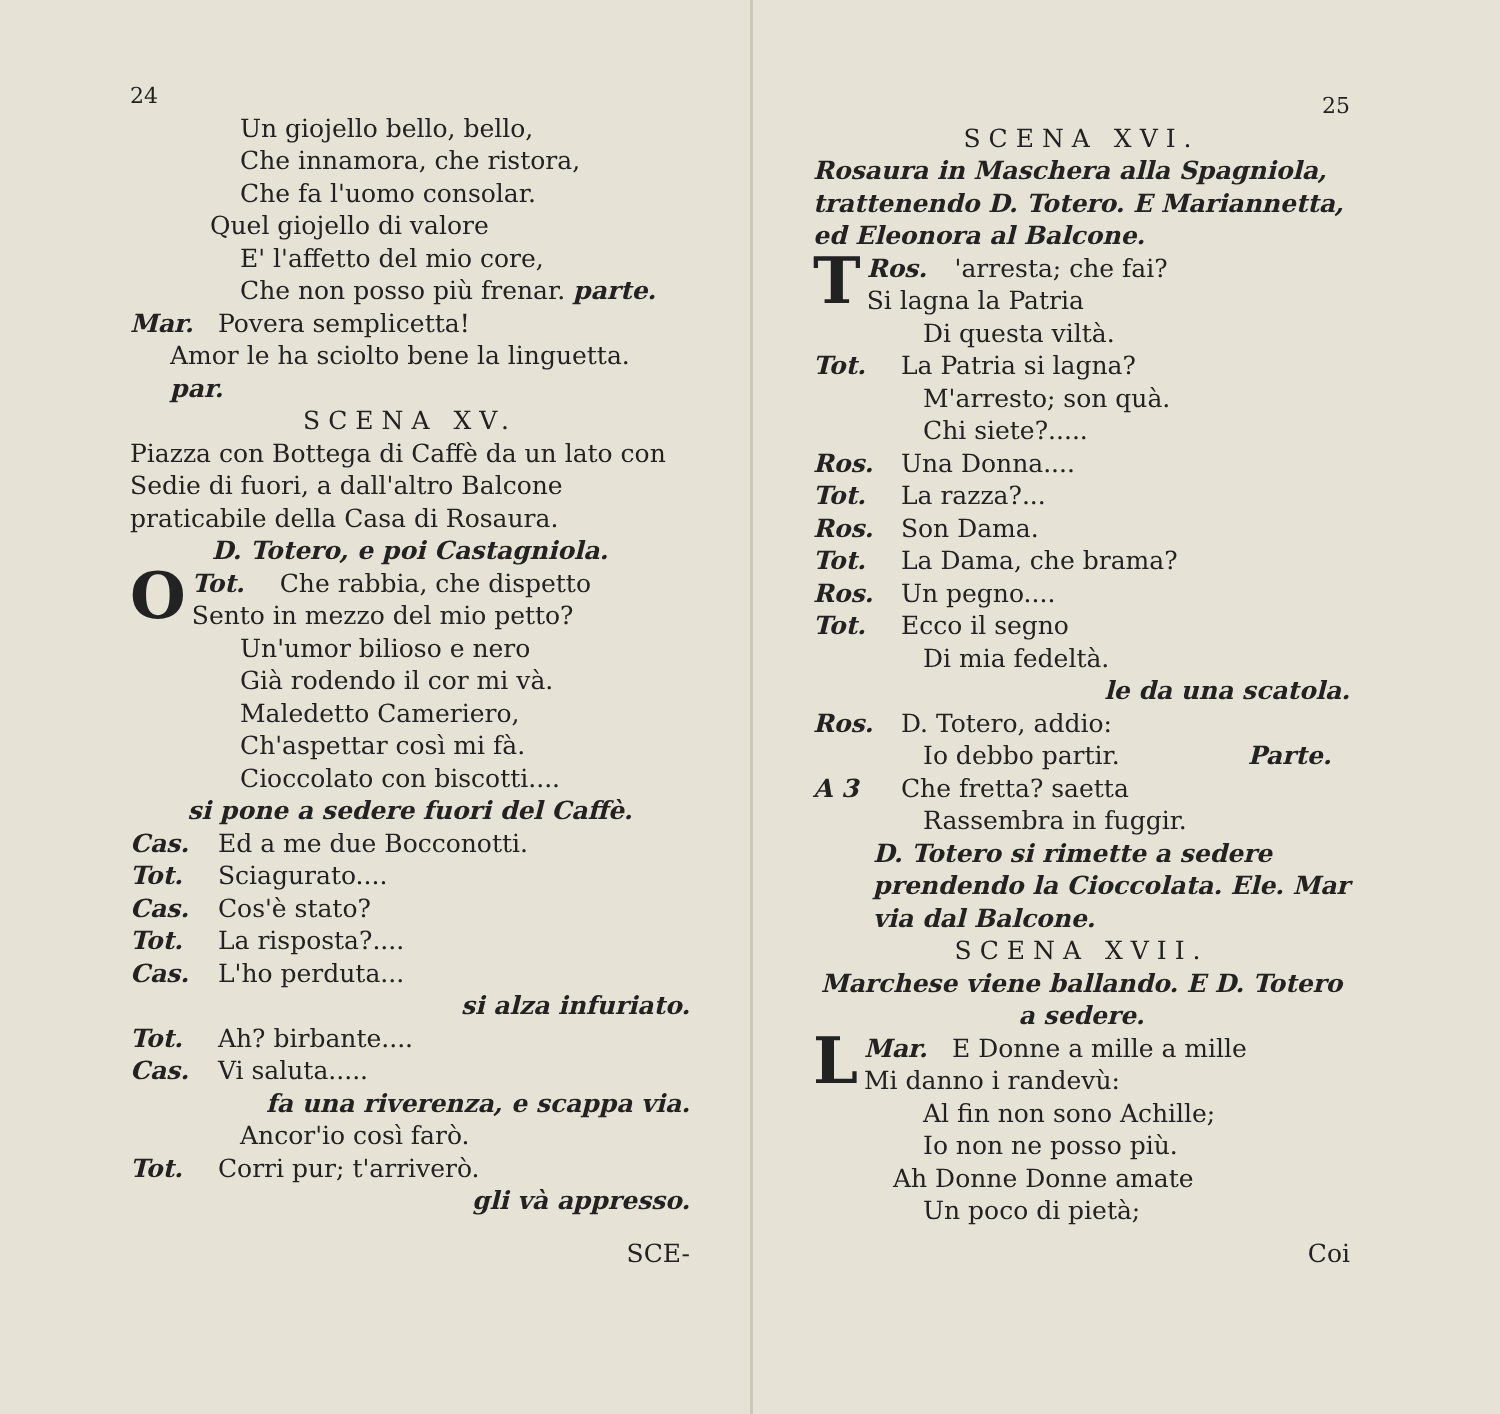24
Un giojello bello, bello,
Che innamora, che ristora,
Che fa l'uomo consolar.
Quel giojello di valore
E' l'affetto del mio core,
Che non posso più frenar. parte.
Mar. Povera semplicetta!
Amor le ha sciolto bene la linguetta. par.
SCENA XV.
Piazza con Bottega di Caffè da un lato con Sedie di fuori, a dall'altro Balcone praticabile della Casa di Rosaura.
D. Totero, e poi Castagniola.
Tot. O Che rabbia, che dispetto
Sento in mezzo del mio petto?
Un'umor bilioso e nero
Già rodendo il cor mi và.
Maledetto Cameriero,
Ch'aspettar così mi fà.
Cioccolato con biscotti....
si pone a sedere fuori del Caffè.
Cas. Ed a me due Bocconotti.
Tot. Sciagurato....
Cas. Cos'è stato?
Tot. La risposta?....
Cas. L'ho perduta...
si alza infuriato.
Tot. Ah? birbante....
Cas. Vi saluta.....
fa una riverenza, e scappa via.
Ancor'io così farò.
Tot. Corri pur; t'arriverò.
gli và appresso.
SCE-
25
SCENA XVI.
Rosaura in Maschera alla Spagniola, trattenendo D. Totero. E Mariannetta, ed Eleonora al Balcone.
Ros. T 'arresta; che fai?
Si lagna la Patria
Di questa viltà.
Tot. La Patria si lagna?
M'arresto; son quà.
Chi siete?.....
Ros. Una Donna....
Tot. La razza?...
Ros. Son Dama.
Tot. La Dama, che brama?
Ros. Un pegno....
Tot. Ecco il segno
Di mia fedeltà.
le da una scatola.
Ros. D. Totero, addio:
Io debbo partir. Parte.
A 3 Che fretta? saetta
Rassembra in fuggir.
D. Totero si rimette a sedere prendendo la Cioccolata. Ele. Mar via dal Balcone.
SCENA XVII.
Marchese viene ballando. E D. Totero a sedere.
Mar. LE Donne a mille a mille
Mi danno i randevù:
Al fin non sono Achille;
Io non ne posso più.
Ah Donne Donne amate
Un poco di pietà;
Coi